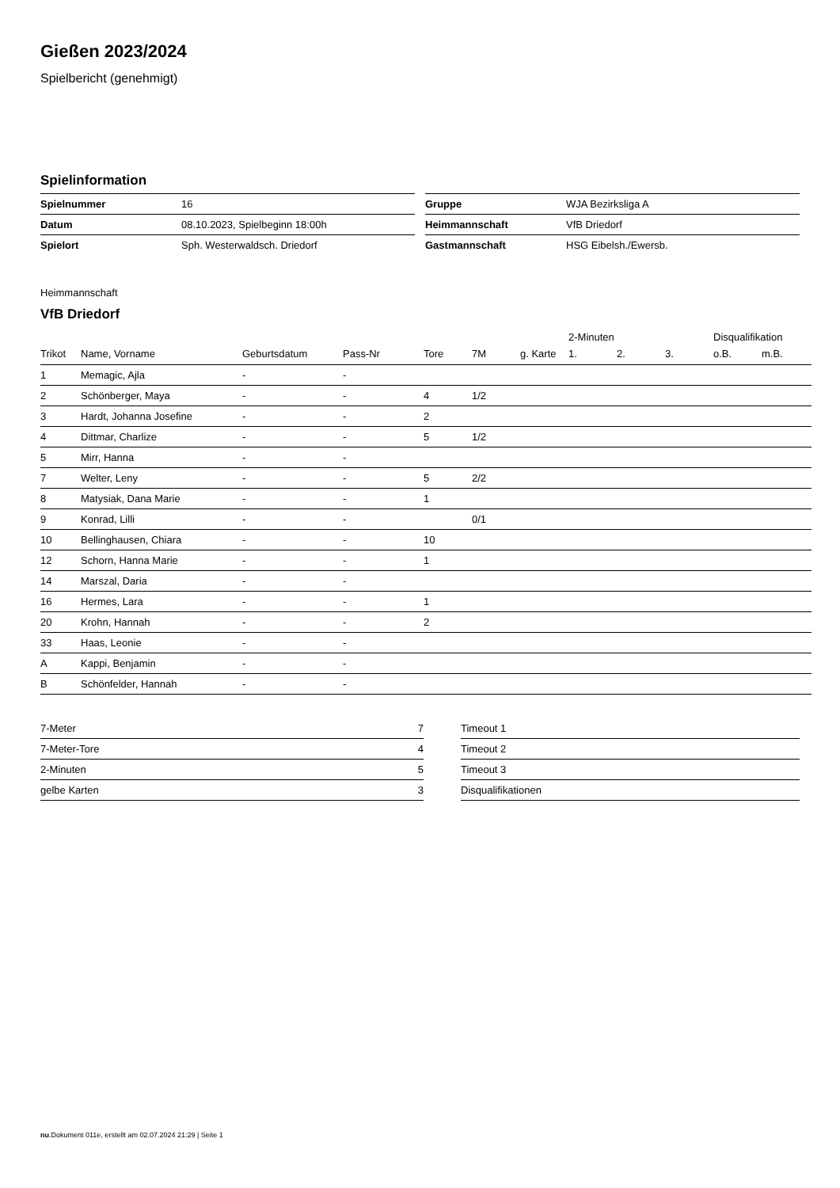Gießen 2023/2024
Spielbericht (genehmigt)
Spielinformation
| Spielnummer | 16 |
| Datum | 08.10.2023, Spielbeginn 18:00h |
| Spielort | Sph. Westerwaldsch. Driedorf |
| Gruppe | WJA Bezirksliga A |
| Heimmannschaft | VfB Driedorf |
| Gastmannschaft | HSG Eibelsh./Ewersb. |
Heimmannschaft
VfB Driedorf
| | | | | | | | 2-Minuten | | | Disqualifikation | |
| --- | --- | --- | --- | --- | --- | --- | --- | --- | --- | --- | --- |
| Trikot | Name, Vorname | Geburtsdatum | Pass-Nr | Tore | 7M | g. Karte | 1. | 2. | 3. | o.B. | m.B. |
| 1 | Memagic, Ajla | - | - | | | | | | | | |
| 2 | Schönberger, Maya | - | - | 4 | 1/2 | | | | | | |
| 3 | Hardt, Johanna Josefine | - | - | 2 | | | | | | | |
| 4 | Dittmar, Charlize | - | - | 5 | 1/2 | | | | | | |
| 5 | Mirr, Hanna | - | - | | | | | | | | |
| 7 | Welter, Leny | - | - | 5 | 2/2 | | | | | | |
| 8 | Matysiak, Dana Marie | - | - | 1 | | | | | | | |
| 9 | Konrad, Lilli | - | - | | 0/1 | | | | | | |
| 10 | Bellinghausen, Chiara | - | - | 10 | | | | | | | |
| 12 | Schorn, Hanna Marie | - | - | 1 | | | | | | | |
| 14 | Marszal, Daria | - | - | | | | | | | | |
| 16 | Hermes, Lara | - | - | 1 | | | | | | | |
| 20 | Krohn, Hannah | - | - | 2 | | | | | | | |
| 33 | Haas, Leonie | - | - | | | | | | | | |
| A | Kappi, Benjamin | - | - | | | | | | | | |
| B | Schönfelder, Hannah | - | - | | | | | | | | |
| 7-Meter | 7 |
| 7-Meter-Tore | 4 |
| 2-Minuten | 5 |
| gelbe Karten | 3 |
| Timeout 1 |
| Timeout 2 |
| Timeout 3 |
| Disqualifikationen |
nu.Dokument 011e, erstellt am 02.07.2024 21:29 | Seite 1